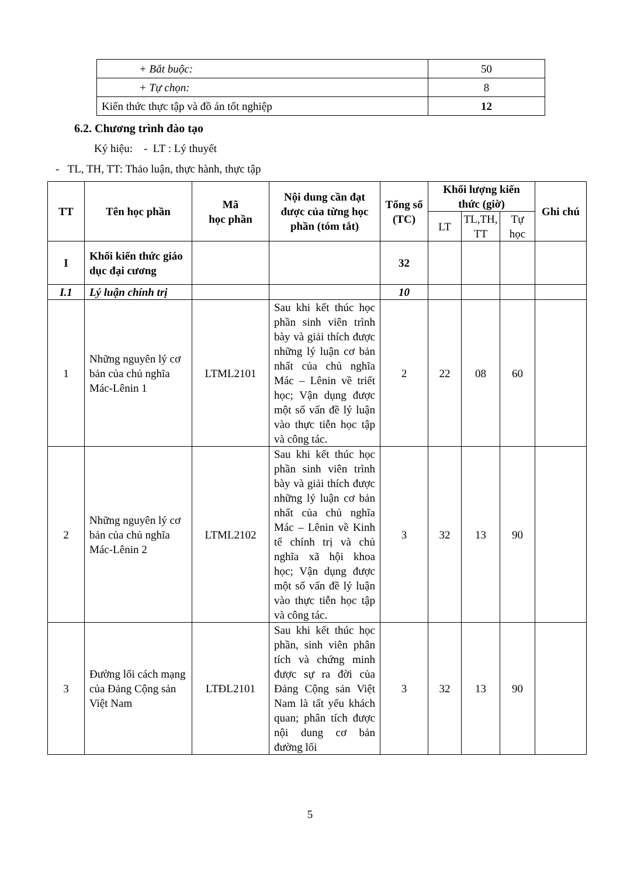| + Bắt buộc: | 50 |
| + Tự chọn: | 8 |
| Kiến thức thực tập và đồ án tốt nghiệp | 12 |
6.2. Chương trình đào tạo
Ký hiệu: - LT : Lý thuyết
- TL, TH, TT: Thảo luận, thực hành, thực tập
| TT | Tên học phần | Mã học phần | Nội dung cần đạt được của từng học phần (tóm tắt) | Tổng số (TC) | Khối lượng kiến thức (giờ) | | | Ghi chú |
| --- | --- | --- | --- | --- | --- | --- | --- | --- |
| | | | | | LT | TL,TH, TT | Tự học | |
| I | Khối kiến thức giáo dục đại cương | | | 32 | | | | |
| I.1 | Lý luận chính trị | | | 10 | | | | |
| 1 | Những nguyên lý cơ bản của chủ nghĩa Mác-Lênin 1 | LTML2101 | Sau khi kết thúc học phần sinh viên trình bày và giải thích được những lý luận cơ bản nhất của chủ nghĩa Mác – Lênin về triết học; Vận dụng được một số vấn đề lý luận vào thực tiễn học tập và công tác. | 2 | 22 | 08 | 60 | |
| 2 | Những nguyên lý cơ bản của chủ nghĩa Mác-Lênin 2 | LTML2102 | Sau khi kết thúc học phần sinh viên trình bày và giải thích được những lý luận cơ bản nhất của chủ nghĩa Mác – Lênin về Kinh tế chính trị và chủ nghĩa xã hội khoa học; Vận dụng được một số vấn đề lý luận vào thực tiễn học tập và công tác. | 3 | 32 | 13 | 90 | |
| 3 | Đường lối cách mạng của Đảng Cộng sản Việt Nam | LTĐL2101 | Sau khi kết thúc học phần, sinh viên phân tích và chứng minh được sự ra đời của Đảng Cộng sản Việt Nam là tất yếu khách quan; phân tích được nội dung cơ bản đường lối | 3 | 32 | 13 | 90 | |
5